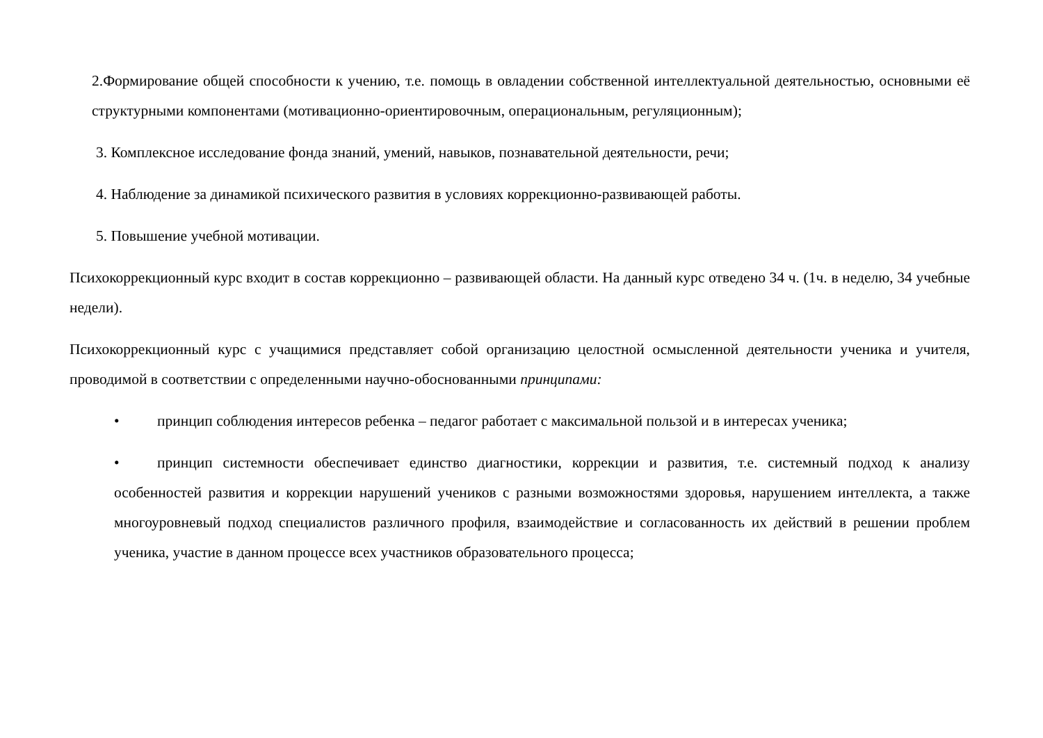2.Формирование общей способности к учению, т.е. помощь в овладении собственной интеллектуальной деятельностью, основными её структурными компонентами (мотивационно-ориентировочным, операциональным, регуляционным);
3. Комплексное исследование фонда знаний, умений, навыков, познавательной деятельности, речи;
4. Наблюдение за динамикой психического развития в условиях коррекционно-развивающей работы.
5. Повышение учебной мотивации.
Психокоррекционный курс входит в состав коррекционно – развивающей области. На данный курс отведено 34 ч. (1ч. в неделю, 34 учебные недели).
Психокоррекционный курс с учащимися представляет собой организацию целостной осмысленной деятельности ученика и учителя, проводимой в соответствии с определенными научно-обоснованными принципами:
• принцип соблюдения интересов ребенка – педагог работает с максимальной пользой и в интересах ученика;
• принцип системности обеспечивает единство диагностики, коррекции и развития, т.е. системный подход к анализу особенностей развития и коррекции нарушений учеников с разными возможностями здоровья, нарушением интеллекта, а также многоуровневый подход специалистов различного профиля, взаимодействие и согласованность их действий в решении проблем ученика, участие в данном процессе всех участников образовательного процесса;